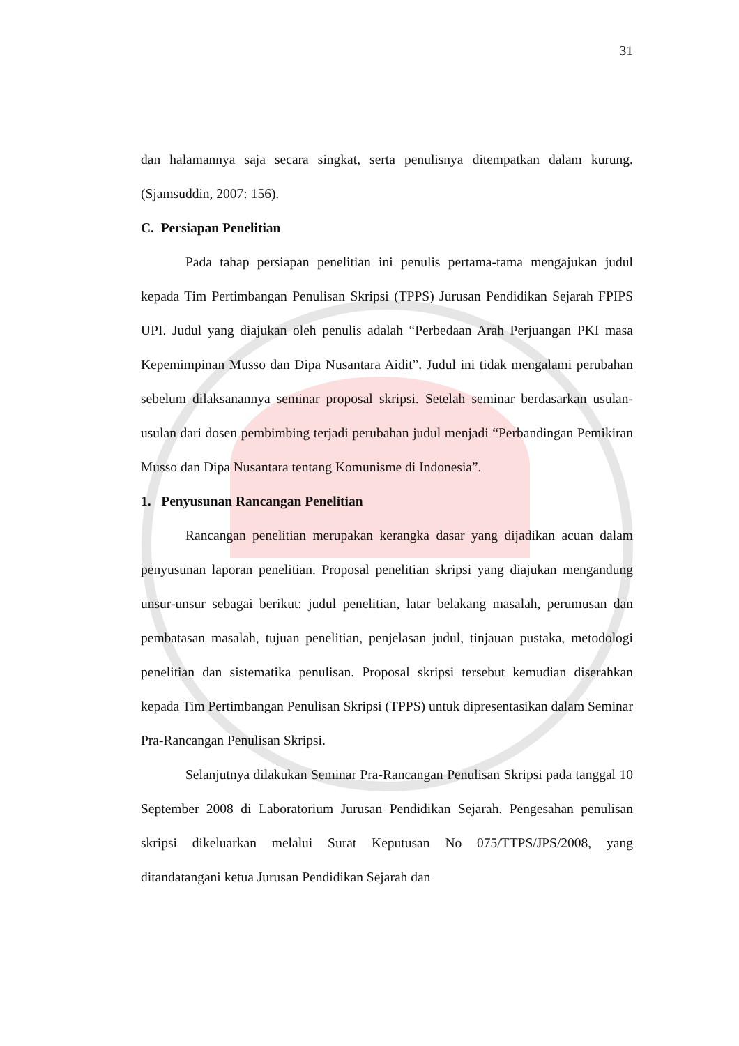31
dan halamannya saja secara singkat, serta penulisnya ditempatkan dalam kurung. (Sjamsuddin, 2007: 156).
C. Persiapan Penelitian
Pada tahap persiapan penelitian ini penulis pertama-tama mengajukan judul kepada Tim Pertimbangan Penulisan Skripsi (TPPS) Jurusan Pendidikan Sejarah FPIPS UPI. Judul yang diajukan oleh penulis adalah “Perbedaan Arah Perjuangan PKI masa Kepemimpinan Musso dan Dipa Nusantara Aidit”. Judul ini tidak mengalami perubahan sebelum dilaksanannya seminar proposal skripsi. Setelah seminar berdasarkan usulan-usulan dari dosen pembimbing terjadi perubahan judul menjadi “Perbandingan Pemikiran Musso dan Dipa Nusantara tentang Komunisme di Indonesia”.
1. Penyusunan Rancangan Penelitian
Rancangan penelitian merupakan kerangka dasar yang dijadikan acuan dalam penyusunan laporan penelitian. Proposal penelitian skripsi yang diajukan mengandung unsur-unsur sebagai berikut: judul penelitian, latar belakang masalah, perumusan dan pembatasan masalah, tujuan penelitian, penjelasan judul, tinjauan pustaka, metodologi penelitian dan sistematika penulisan. Proposal skripsi tersebut kemudian diserahkan kepada Tim Pertimbangan Penulisan Skripsi (TPPS) untuk dipresentasikan dalam Seminar Pra-Rancangan Penulisan Skripsi.
Selanjutnya dilakukan Seminar Pra-Rancangan Penulisan Skripsi pada tanggal 10 September 2008 di Laboratorium Jurusan Pendidikan Sejarah. Pengesahan penulisan skripsi dikeluarkan melalui Surat Keputusan No 075/TTPS/JPS/2008, yang ditandatangani ketua Jurusan Pendidikan Sejarah dan